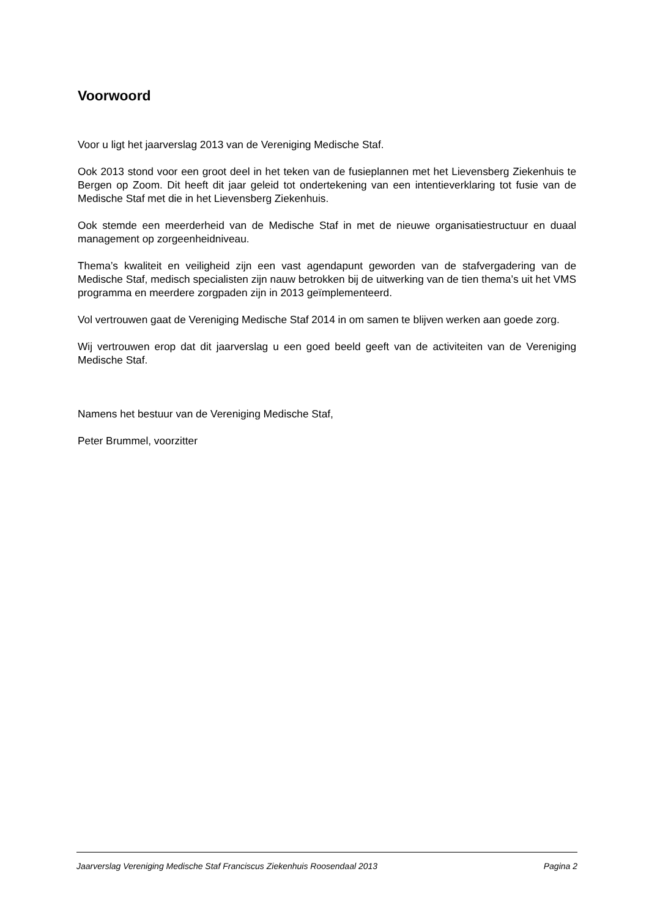Voorwoord
Voor u ligt het jaarverslag 2013 van de Vereniging Medische Staf.
Ook 2013 stond voor een groot deel in het teken van de fusieplannen met het Lievensberg Ziekenhuis te Bergen op Zoom. Dit heeft dit jaar geleid tot ondertekening van een intentieverklaring tot fusie van de Medische Staf met die in het Lievensberg Ziekenhuis.
Ook stemde een meerderheid van de Medische Staf in met de nieuwe organisatiestructuur en duaal management op zorgeenheidniveau.
Thema’s kwaliteit en veiligheid zijn een vast agendapunt geworden van de stafvergadering van de Medische Staf, medisch specialisten zijn nauw betrokken bij de uitwerking van de tien thema’s uit het VMS programma en meerdere zorgpaden zijn in 2013 geïmplementeerd.
Vol vertrouwen gaat de Vereniging Medische Staf 2014 in om samen te blijven werken aan goede zorg.
Wij vertrouwen erop dat dit jaarverslag u een goed beeld geeft van de activiteiten van de Vereniging Medische Staf.
Namens het bestuur van de Vereniging Medische Staf,
Peter Brummel, voorzitter
Jaarverslag Vereniging Medische Staf Franciscus Ziekenhuis Roosendaal 2013 Pagina 2